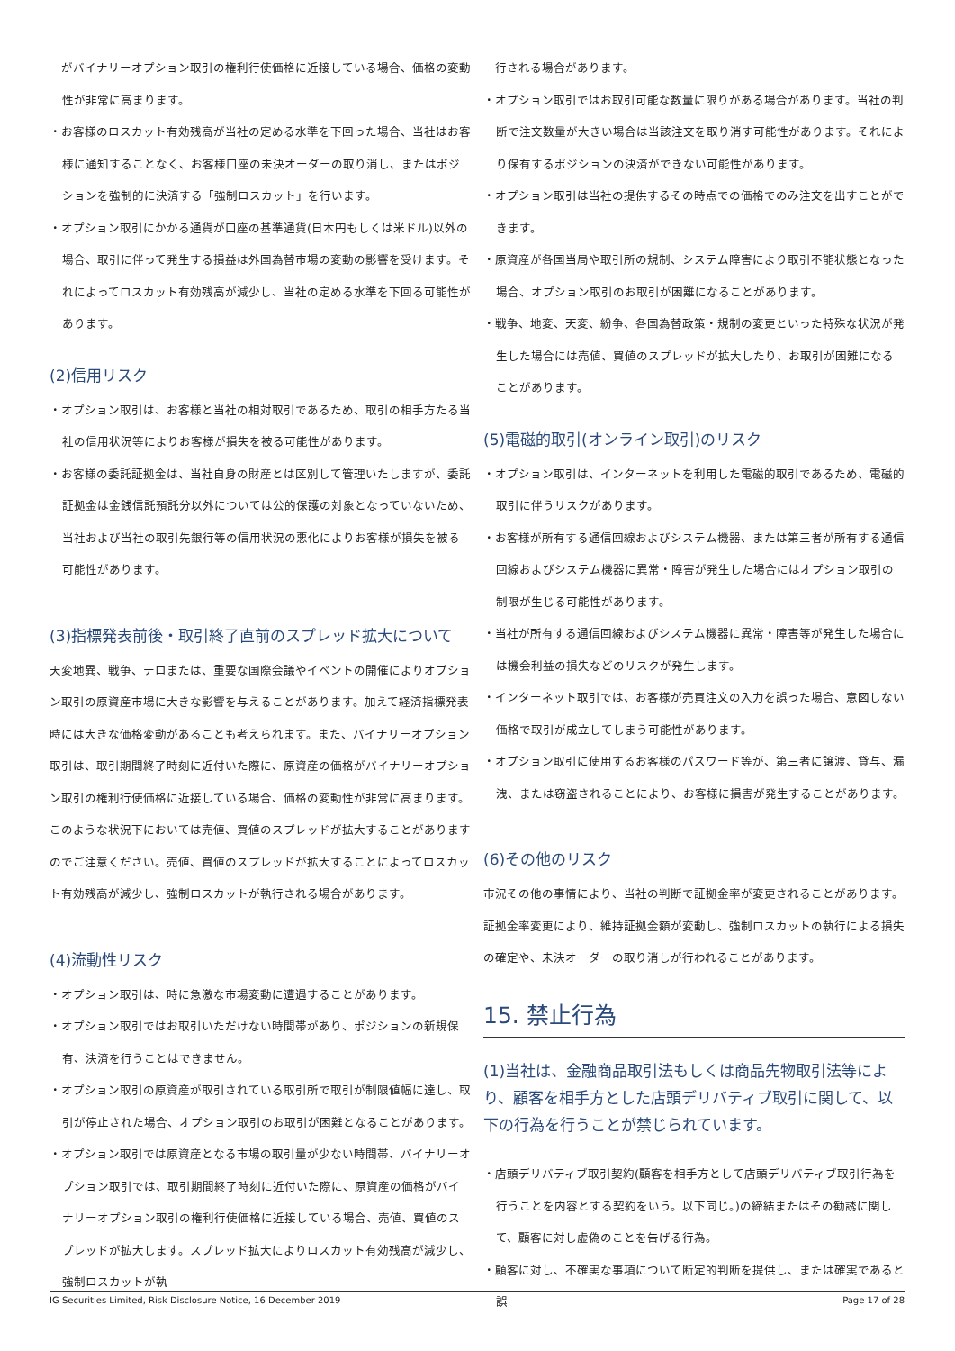がバイナリーオプション取引の権利行使価格に近接している場合、価格の変動性が非常に高まります。
・お客様のロスカット有効残高が当社の定める水準を下回った場合、当社はお客様に通知することなく、お客様口座の未決オーダーの取り消し、またはポジションを強制的に決済する「強制ロスカット」を行います。
・オプション取引にかかる通貨が口座の基準通貨(日本円もしくは米ドル)以外の場合、取引に伴って発生する損益は外国為替市場の変動の影響を受けます。それによってロスカット有効残高が減少し、当社の定める水準を下回る可能性があります。
(2)信用リスク
・オプション取引は、お客様と当社の相対取引であるため、取引の相手方たる当社の信用状況等によりお客様が損失を被る可能性があります。
・お客様の委託証拠金は、当社自身の財産とは区別して管理いたしますが、委託証拠金は金銭信託預託分以外については公的保護の対象となっていないため、当社および当社の取引先銀行等の信用状況の悪化によりお客様が損失を被る可能性があります。
(3)指標発表前後・取引終了直前のスプレッド拡大について
天変地異、戦争、テロまたは、重要な国際会議やイベントの開催によりオプション取引の原資産市場に大きな影響を与えることがあります。加えて経済指標発表時には大きな価格変動があることも考えられます。また、バイナリーオプション取引は、取引期間終了時刻に近付いた際に、原資産の価格がバイナリーオプション取引の権利行使価格に近接している場合、価格の変動性が非常に高まります。このような状況下においては売値、買値のスプレッドが拡大することがありますのでご注意ください。売値、買値のスプレッドが拡大することによってロスカット有効残高が減少し、強制ロスカットが執行される場合があります。
(4)流動性リスク
・オプション取引は、時に急激な市場変動に遭遇することがあります。
・オプション取引ではお取引いただけない時間帯があり、ポジションの新規保有、決済を行うことはできません。
・オプション取引の原資産が取引されている取引所で取引が制限値幅に達し、取引が停止された場合、オプション取引のお取引が困難となることがあります。
・オプション取引では原資産となる市場の取引量が少ない時間帯、バイナリーオプション取引では、取引期間終了時刻に近付いた際に、原資産の価格がバイナリーオプション取引の権利行使価格に近接している場合、売値、買値のスプレッドが拡大します。スプレッド拡大によりロスカット有効残高が減少し、強制ロスカットが執
　行される場合があります。
・オプション取引ではお取引可能な数量に限りがある場合があります。当社の判断で注文数量が大きい場合は当該注文を取り消す可能性があります。それにより保有するポジションの決済ができない可能性があります。
・オプション取引は当社の提供するその時点での価格でのみ注文を出すことができます。
・原資産が各国当局や取引所の規制、システム障害により取引不能状態となった場合、オプション取引のお取引が困難になることがあります。
・戦争、地変、天変、紛争、各国為替政策・規制の変更といった特殊な状況が発生した場合には売値、買値のスプレッドが拡大したり、お取引が困難になることがあります。
(5)電磁的取引(オンライン取引)のリスク
・オプション取引は、インターネットを利用した電磁的取引であるため、電磁的取引に伴うリスクがあります。
・お客様が所有する通信回線およびシステム機器、または第三者が所有する通信回線およびシステム機器に異常・障害が発生した場合にはオプション取引の制限が生じる可能性があります。
・当社が所有する通信回線およびシステム機器に異常・障害等が発生した場合には機会利益の損失などのリスクが発生します。
・インターネット取引では、お客様が売買注文の入力を誤った場合、意図しない価格で取引が成立してしまう可能性があります。
・オプション取引に使用するお客様のパスワード等が、第三者に譲渡、貸与、漏洩、または窃盗されることにより、お客様に損害が発生することがあります。
(6)その他のリスク
市況その他の事情により、当社の判断で証拠金率が変更されることがあります。証拠金率変更により、維持証拠金額が変動し、強制ロスカットの執行による損失の確定や、未決オーダーの取り消しが行われることがあります。
15. 禁止行為
(1)当社は、金融商品取引法もしくは商品先物取引法等により、顧客を相手方とした店頭デリバティブ取引に関して、以下の行為を行うことが禁じられています。
・店頭デリバティブ取引契約(顧客を相手方として店頭デリバティブ取引行為を行うことを内容とする契約をいう。以下同じ。)の締結またはその勧誘に関して、顧客に対し虚偽のことを告げる行為。
・顧客に対し、不確実な事項について断定的判断を提供し、または確実であると誤
IG Securities Limited, Risk Disclosure Notice, 16 December 2019 Page 17 of 28